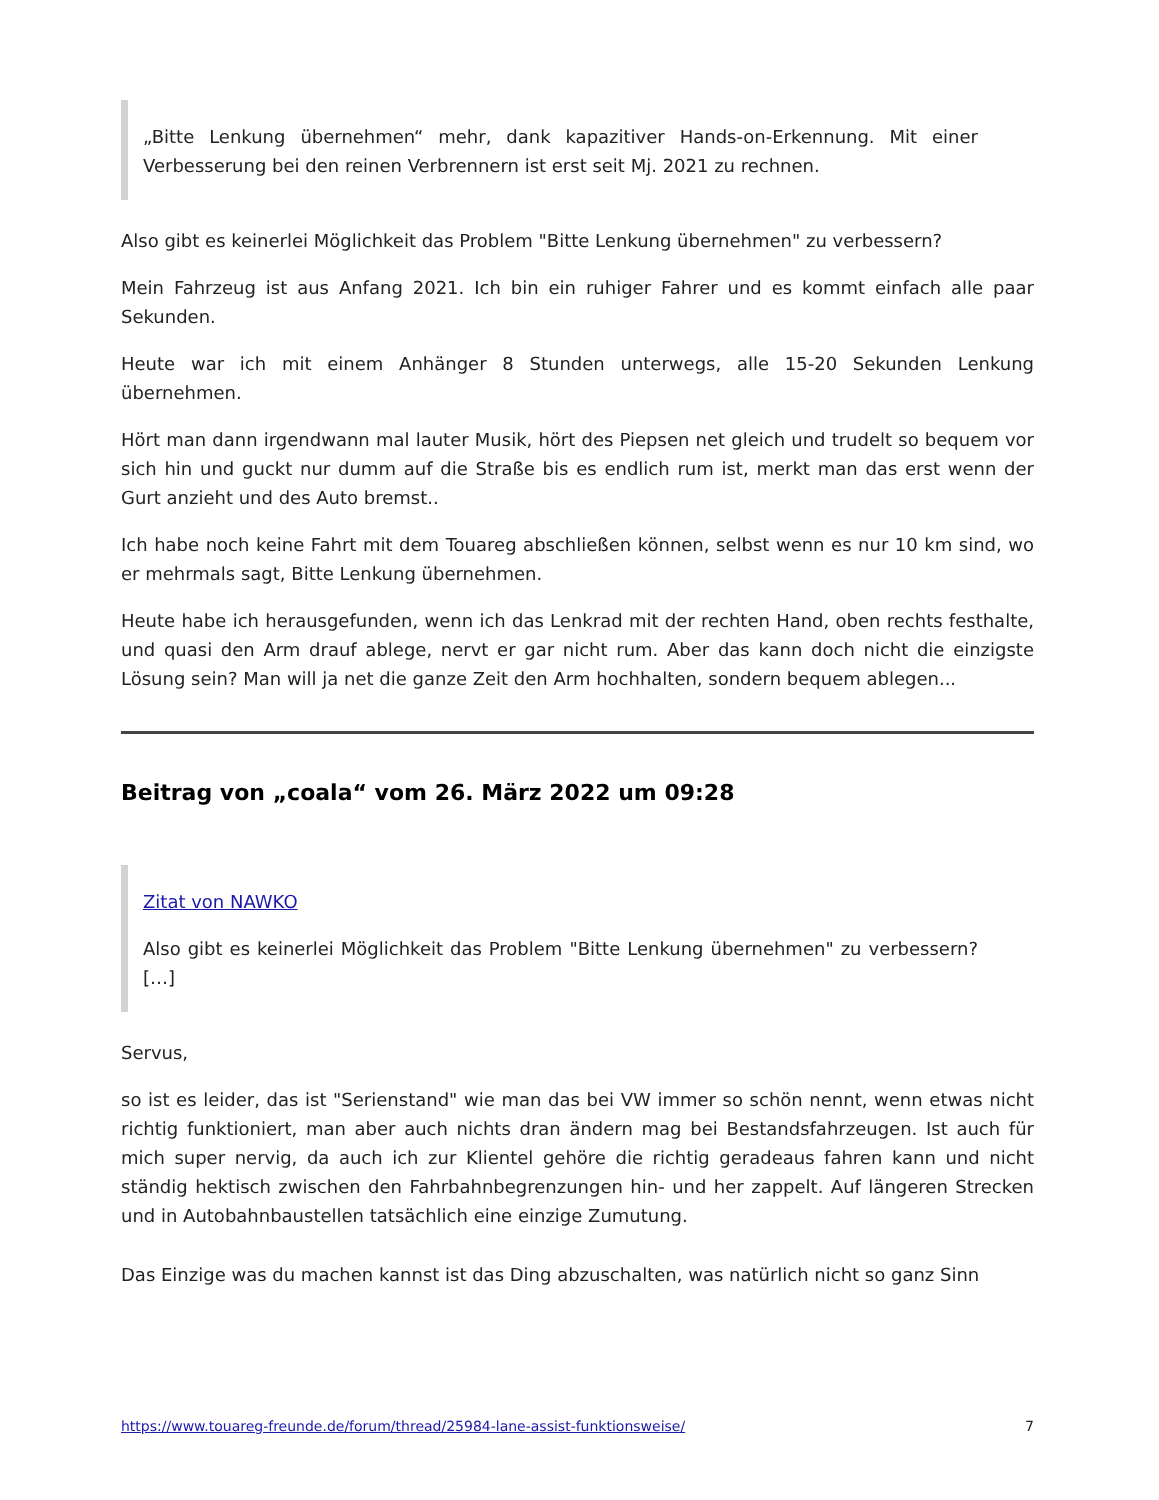„Bitte Lenkung übernehmen“ mehr, dank kapazitiver Hands-on-Erkennung. Mit einer Verbesserung bei den reinen Verbrennern ist erst seit Mj. 2021 zu rechnen.
Also gibt es keinerlei Möglichkeit das Problem "Bitte Lenkung übernehmen" zu verbessern?
Mein Fahrzeug ist aus Anfang 2021. Ich bin ein ruhiger Fahrer und es kommt einfach alle paar Sekunden.
Heute war ich mit einem Anhänger 8 Stunden unterwegs, alle 15-20 Sekunden Lenkung übernehmen.
Hört man dann irgendwann mal lauter Musik, hört des Piepsen net gleich und trudelt so bequem vor sich hin und guckt nur dumm auf die Straße bis es endlich rum ist, merkt man das erst wenn der Gurt anzieht und des Auto bremst..
Ich habe noch keine Fahrt mit dem Touareg abschließen können, selbst wenn es nur 10 km sind, wo er mehrmals sagt, Bitte Lenkung übernehmen.
Heute habe ich herausgefunden, wenn ich das Lenkrad mit der rechten Hand, oben rechts festhalte, und quasi den Arm drauf ablege, nervt er gar nicht rum. Aber das kann doch nicht die einzigste Lösung sein? Man will ja net die ganze Zeit den Arm hochhalten, sondern bequem ablegen...
Beitrag von „coala“ vom 26. März 2022 um 09:28
Zitat von NAWKO
Also gibt es keinerlei Möglichkeit das Problem "Bitte Lenkung übernehmen" zu verbessern? […]
Servus,
so ist es leider, das ist "Serienstand" wie man das bei VW immer so schön nennt, wenn etwas nicht richtig funktioniert, man aber auch nichts dran ändern mag bei Bestandsfahrzeugen. Ist auch für mich super nervig, da auch ich zur Klientel gehöre die richtig geradeaus fahren kann und nicht ständig hektisch zwischen den Fahrbahnbegrenzungen hin- und her zappelt. Auf längeren Strecken und in Autobahnbaustellen tatsächlich eine einzige Zumutung.
Das Einzige was du machen kannst ist das Ding abzuschalten, was natürlich nicht so ganz Sinn
https://www.touareg-freunde.de/forum/thread/25984-lane-assist-funktionsweise/ 7